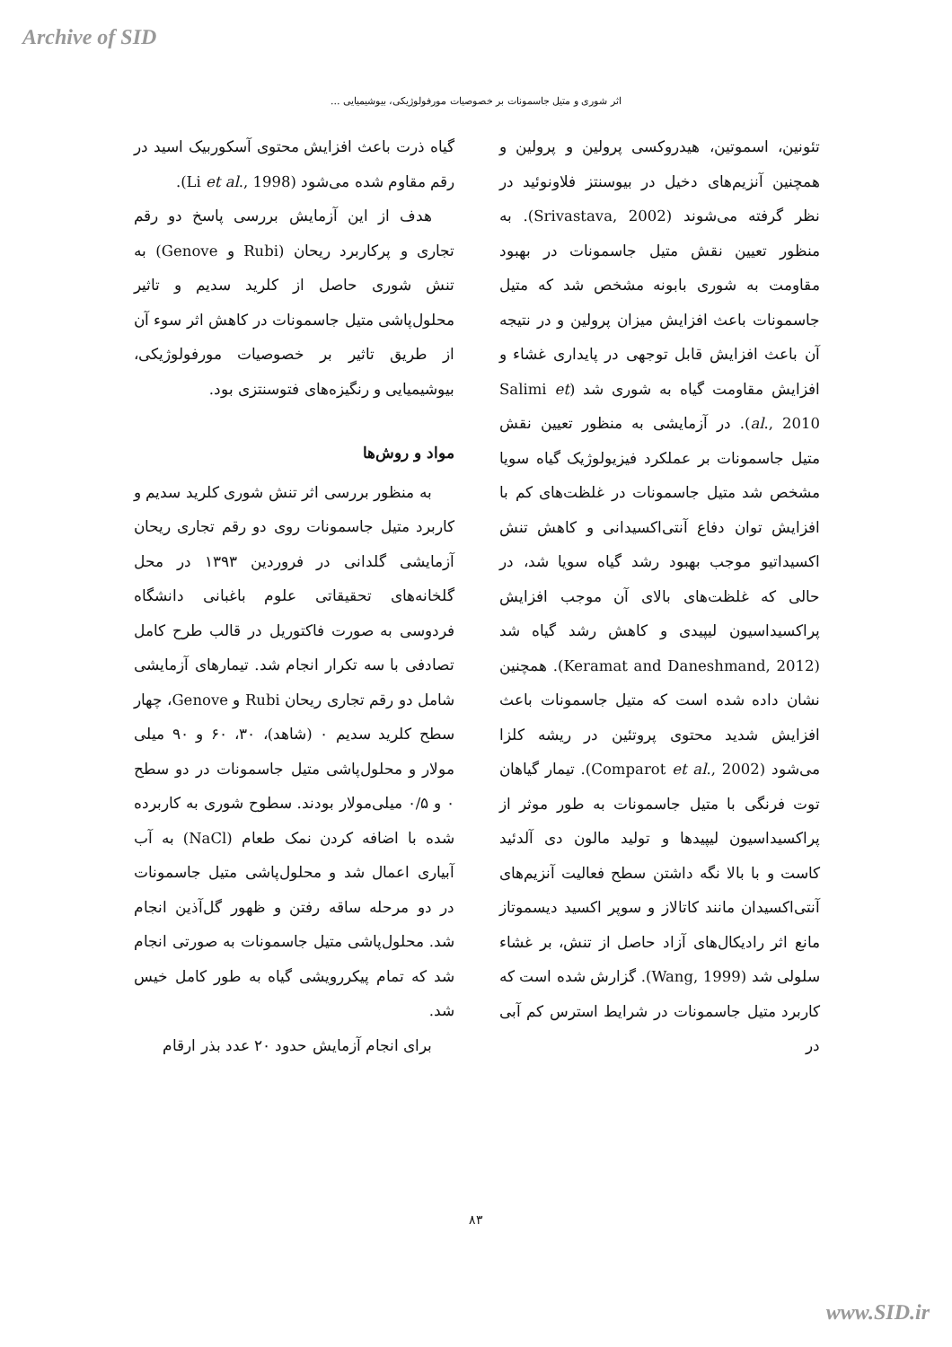Archive of SID
اثر شوری و متیل جاسمونات بر خصوصیات مورفولوژیکی، بیوشیمیایی ...
تئونین، اسموتین، هیدروکسی پرولین و پرولین و همچنین آنزیم‌های دخیل در بیوسنتز فلاونوئید در نظر گرفته می‌شوند (Srivastava, 2002). به منظور تعیین نقش متیل جاسمونات در بهبود مقاومت به شوری بابونه مشخص شد که متیل جاسمونات باعث افزایش میزان پرولین و در نتیجه آن باعث افزایش قابل توجهی در پایداری غشاء و افزایش مقاومت گیاه به شوری شد (Salimi et al., 2010). در آزمایشی به منظور تعیین نقش متیل جاسمونات بر عملکرد فیزیولوژیک گیاه سویا مشخص شد متیل جاسمونات در غلظت‌های کم با افزایش توان دفاع آنتی‌اکسیدانی و کاهش تنش اکسیداتیو موجب بهبود رشد گیاه سویا شد، در حالی که غلظت‌های بالای آن موجب افزایش پراکسیداسیون لیپیدی و کاهش رشد گیاه شد (Keramat and Daneshmand, 2012). همچنین نشان داده شده است که متیل جاسمونات باعث افزایش شدید محتوی پروتئین در ریشه کلزا می‌شود (Comparot et al., 2002). تیمار گیاهان توت فرنگی با متیل جاسمونات به طور موثر از پراکسیداسیون لیپیدها و تولید مالون دی آلدئید کاست و با بالا نگه داشتن سطح فعالیت آنزیم‌های آنتی‌اکسیدان مانند کاتالاز و سوپر اکسید دیسموتاز مانع اثر رادیکال‌های آزاد حاصل از تنش، بر غشاء سلولی شد (Wang, 1999). گزارش شده است که کاربرد متیل جاسمونات در شرایط استرس کم آبی در
گیاه ذرت باعث افزایش محتوی آسکوربیک اسید در رقم مقاوم شده می‌شود (Li et al., 1998).
هدف از این آزمایش بررسی پاسخ دو رقم تجاری و پرکاربرد ریحان (Rubi و Genove) به تنش شوری حاصل از کلرید سدیم و تاثیر محلول‌پاشی متیل جاسمونات در کاهش اثر سوء آن از طریق تاثیر بر خصوصیات مورفولوژیکی، بیوشیمیایی و رنگیزه‌های فتوسنتزی بود.
مواد و روش‌ها
به منظور بررسی اثر تنش شوری کلرید سدیم و کاربرد متیل جاسمونات روی دو رقم تجاری ریحان آزمایشی گلدانی در فروردین ۱۳۹۳ در محل گلخانه‌های تحقیقاتی علوم باغبانی دانشگاه فردوسی به صورت فاکتوریل در قالب طرح کامل تصادفی با سه تکرار انجام شد. تیمارهای آزمایشی شامل دو رقم تجاری ریحان Rubi و Genove، چهار سطح کلرید سدیم ۰ (شاهد)، ۳۰، ۶۰ و ۹۰ میلی مولار و محلول‌پاشی متیل جاسمونات در دو سطح ۰ و ۰/۵ میلی‌مولار بودند. سطوح شوری به کاربرده شده با اضافه کردن نمک طعام (NaCl) به آب آبیاری اعمال شد و محلول‌پاشی متیل جاسمونات در دو مرحله ساقه رفتن و ظهور گل‌آذین انجام شد. محلول‌پاشی متیل جاسمونات به صورتی انجام شد که تمام پیکررویشی گیاه به طور کامل خیس شد.
برای انجام آزمایش حدود ۲۰ عدد بذر ارقام
۸۳
www.SID.ir